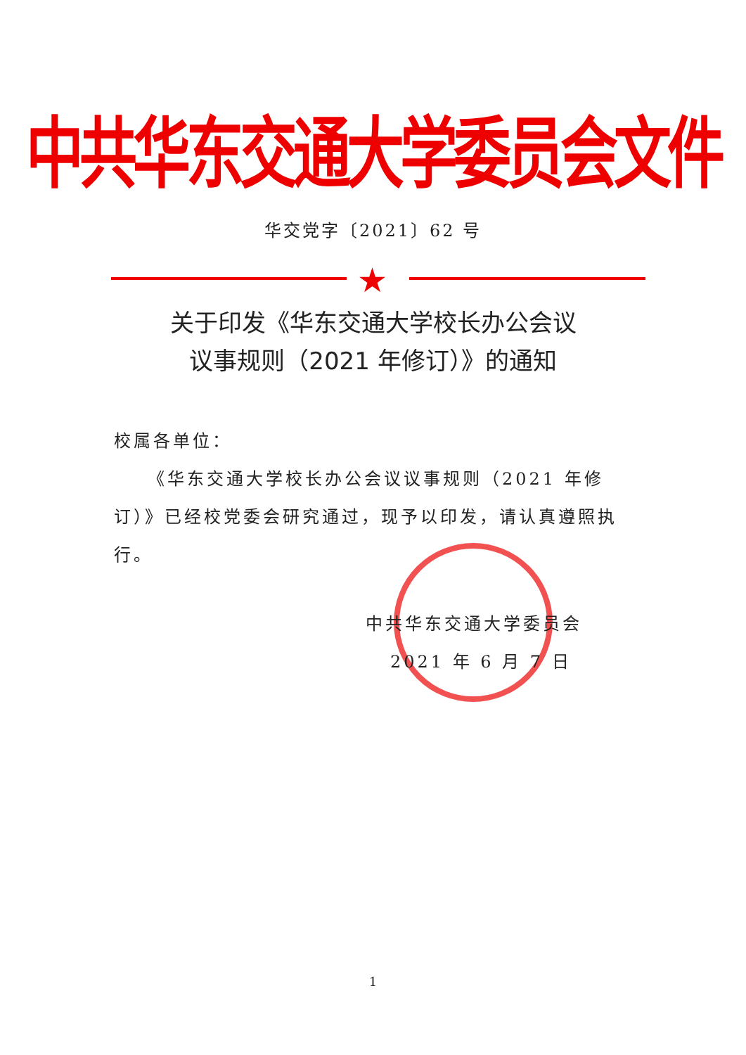中共华东交通大学委员会文件
华交党字〔2021〕62 号
★
关于印发《华东交通大学校长办公会议
议事规则（2021 年修订）》的通知
校属各单位：
《华东交通大学校长办公会议议事规则（2021 年修订）》已经校党委会研究通过，现予以印发，请认真遵照执行。
中共华东交通大学委员会
2021 年 6 月 7 日
1